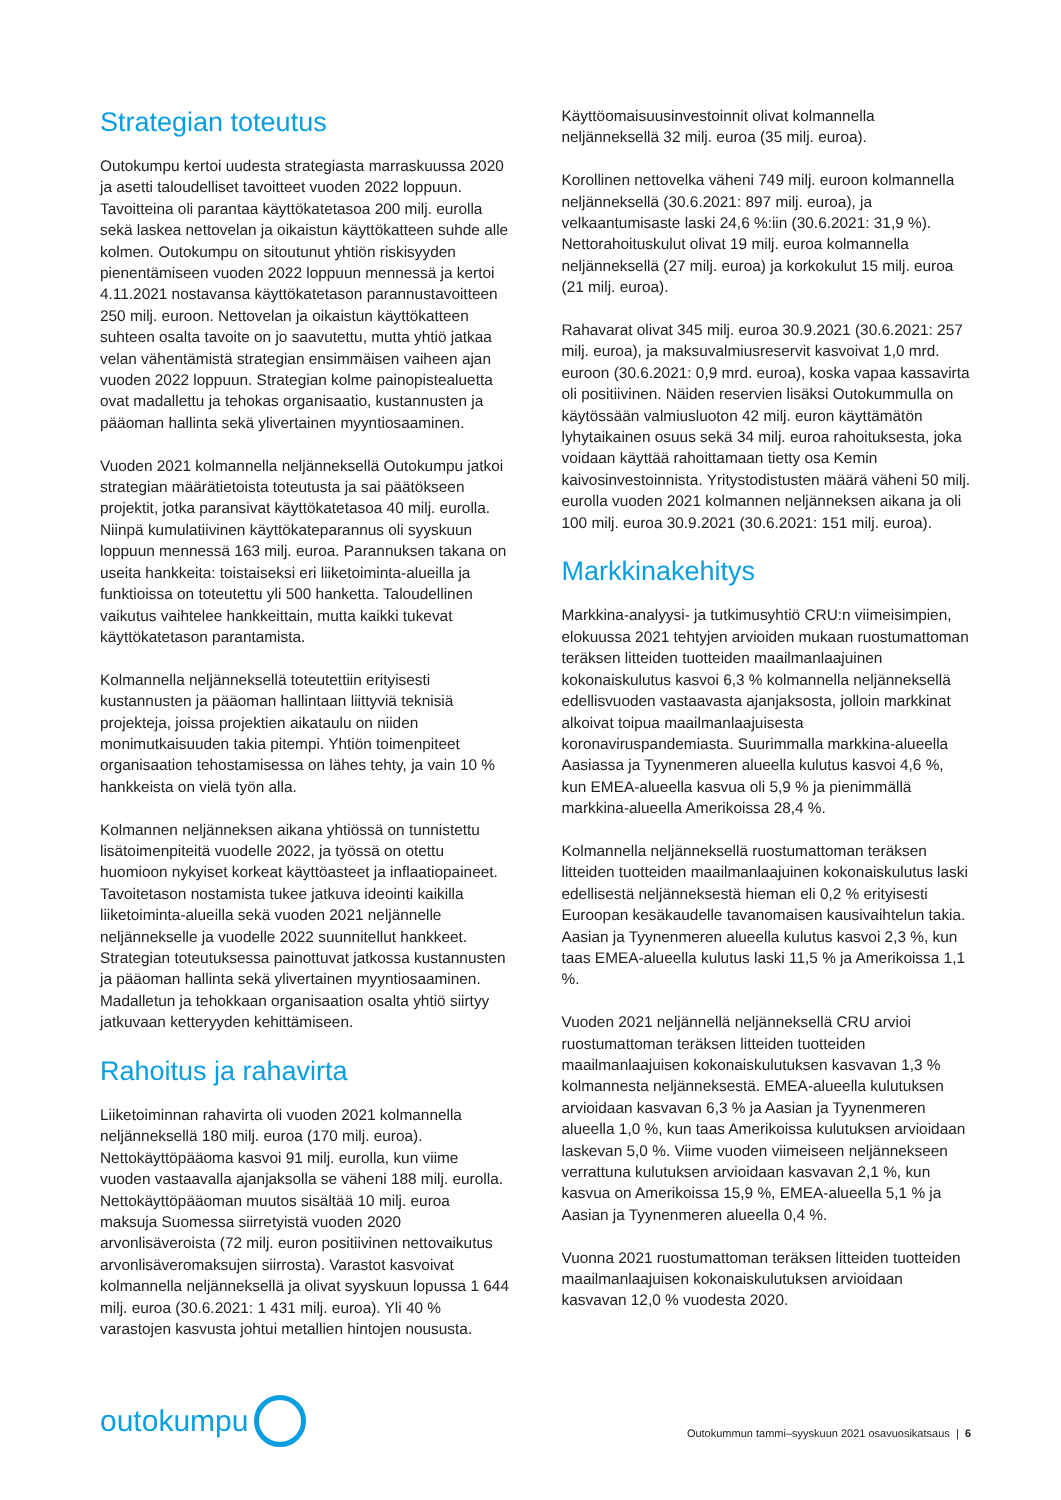Strategian toteutus
Outokumpu kertoi uudesta strategiasta marraskuussa 2020 ja asetti taloudelliset tavoitteet vuoden 2022 loppuun. Tavoitteina oli parantaa käyttökatetasoa 200 milj. eurolla sekä laskea nettovelan ja oikaistun käyttökatteen suhde alle kolmen. Outokumpu on sitoutunut yhtiön riskisyyden pienentämiseen vuoden 2022 loppuun mennessä ja kertoi 4.11.2021 nostavansa käyttökatetason parannustavoitteen 250 milj. euroon. Nettovelan ja oikaistun käyttökatteen suhteen osalta tavoite on jo saavutettu, mutta yhtiö jatkaa velan vähentämistä strategian ensimmäisen vaiheen ajan vuoden 2022 loppuun. Strategian kolme painopistealuetta ovat madallettu ja tehokas organisaatio, kustannusten ja pääoman hallinta sekä ylivertainen myyntiosaaminen.
Vuoden 2021 kolmannella neljänneksellä Outokumpu jatkoi strategian määrätietoista toteutusta ja sai päätökseen projektit, jotka paransivat käyttökatetasoa 40 milj. eurolla. Niinpä kumulatiivinen käyttökateparannus oli syyskuun loppuun mennessä 163 milj. euroa. Parannuksen takana on useita hankkeita: toistaiseksi eri liiketoiminta-alueilla ja funktioissa on toteutettu yli 500 hanketta. Taloudellinen vaikutus vaihtelee hankkeittain, mutta kaikki tukevat käyttökatetason parantamista.
Kolmannella neljänneksellä toteutettiin erityisesti kustannusten ja pääoman hallintaan liittyviä teknisiä projekteja, joissa projektien aikataulu on niiden monimutkaisuuden takia pitempi. Yhtiön toimenpiteet organisaation tehostamisessa on lähes tehty, ja vain 10 % hankkeista on vielä työn alla.
Kolmannen neljänneksen aikana yhtiössä on tunnistettu lisätoimenpiteitä vuodelle 2022, ja työssä on otettu huomioon nykyiset korkeat käyttöasteet ja inflaatiopaineet. Tavoitetason nostamista tukee jatkuva ideointi kaikilla liiketoiminta-alueilla sekä vuoden 2021 neljännelle neljännekselle ja vuodelle 2022 suunnitellut hankkeet. Strategian toteutuksessa painottuvat jatkossa kustannusten ja pääoman hallinta sekä ylivertainen myyntiosaaminen. Madalletun ja tehokkaan organisaation osalta yhtiö siirtyy jatkuvaan ketteryyden kehittämiseen.
Rahoitus ja rahavirta
Liiketoiminnan rahavirta oli vuoden 2021 kolmannella neljänneksellä 180 milj. euroa (170 milj. euroa). Nettokäyttöpääoma kasvoi 91 milj. eurolla, kun viime vuoden vastaavalla ajanjaksolla se väheni 188 milj. eurolla. Nettokäyttöpääoman muutos sisältää 10 milj. euroa maksuja Suomessa siirretyistä vuoden 2020 arvonlisäveroista (72 milj. euron positiivinen nettovaikutus arvonlisäveromaksujen siirrosta). Varastot kasvoivat kolmannella neljänneksellä ja olivat syyskuun lopussa 1 644 milj. euroa (30.6.2021: 1 431 milj. euroa). Yli 40 % varastojen kasvusta johtui metallien hintojen noususta.
Käyttöomaisuusinvestoinnit olivat kolmannella neljänneksellä 32 milj. euroa (35 milj. euroa).
Korollinen nettovelka väheni 749 milj. euroon kolmannella neljänneksellä (30.6.2021: 897 milj. euroa), ja velkaantumisaste laski 24,6 %:iin (30.6.2021: 31,9 %). Nettorahoituskulut olivat 19 milj. euroa kolmannella neljänneksellä (27 milj. euroa) ja korkokulut 15 milj. euroa (21 milj. euroa).
Rahavarat olivat 345 milj. euroa 30.9.2021 (30.6.2021: 257 milj. euroa), ja maksuvalmiusreservit kasvoivat 1,0 mrd. euroon (30.6.2021: 0,9 mrd. euroa), koska vapaa kassavirta oli positiivinen. Näiden reservien lisäksi Outokummulla on käytössään valmiusluoton 42 milj. euron käyttämätön lyhytaikainen osuus sekä 34 milj. euroa rahoituksesta, joka voidaan käyttää rahoittamaan tietty osa Kemin kaivosinvestoinnista. Yritystodistusten määrä väheni 50 milj. eurolla vuoden 2021 kolmannen neljänneksen aikana ja oli 100 milj. euroa 30.9.2021 (30.6.2021: 151 milj. euroa).
Markkinakehitys
Markkina-analyysi- ja tutkimusyhtiö CRU:n viimeisimpien, elokuussa 2021 tehtyjen arvioiden mukaan ruostumattoman teräksen litteiden tuotteiden maailmanlaajuinen kokonaiskulutus kasvoi 6,3 % kolmannella neljänneksellä edellisvuoden vastaavasta ajanjaksosta, jolloin markkinat alkoivat toipua maailmanlaajuisesta koronaviruspandemiasta. Suurimmalla markkina-alueella Aasiassa ja Tyynenmeren alueella kulutus kasvoi 4,6 %, kun EMEA-alueella kasvua oli 5,9 % ja pienimmällä markkina-alueella Amerikoissa 28,4 %.
Kolmannella neljänneksellä ruostumattoman teräksen litteiden tuotteiden maailmanlaajuinen kokonaiskulutus laski edellisestä neljänneksestä hieman eli 0,2 % erityisesti Euroopan kesäkaudelle tavanomaisen kausivaihtelun takia. Aasian ja Tyynenmeren alueella kulutus kasvoi 2,3 %, kun taas EMEA-alueella kulutus laski 11,5 % ja Amerikoissa 1,1 %.
Vuoden 2021 neljännellä neljänneksellä CRU arvioi ruostumattoman teräksen litteiden tuotteiden maailmanlaajuisen kokonaiskulutuksen kasvavan 1,3 % kolmannesta neljänneksestä. EMEA-alueella kulutuksen arvioidaan kasvavan 6,3 % ja Aasian ja Tyynenmeren alueella 1,0 %, kun taas Amerikoissa kulutuksen arvioidaan laskevan 5,0 %. Viime vuoden viimeiseen neljännekseen verrattuna kulutuksen arvioidaan kasvavan 2,1 %, kun kasvua on Amerikoissa 15,9 %, EMEA-alueella 5,1 % ja Aasian ja Tyynenmeren alueella 0,4 %.
Vuonna 2021 ruostumattoman teräksen litteiden tuotteiden maailmanlaajuisen kokonaiskulutuksen arvioidaan kasvavan 12,0 % vuodesta 2020.
outokumpu
Outokummun tammi–syyskuun 2021 osavuosikatsaus | 6